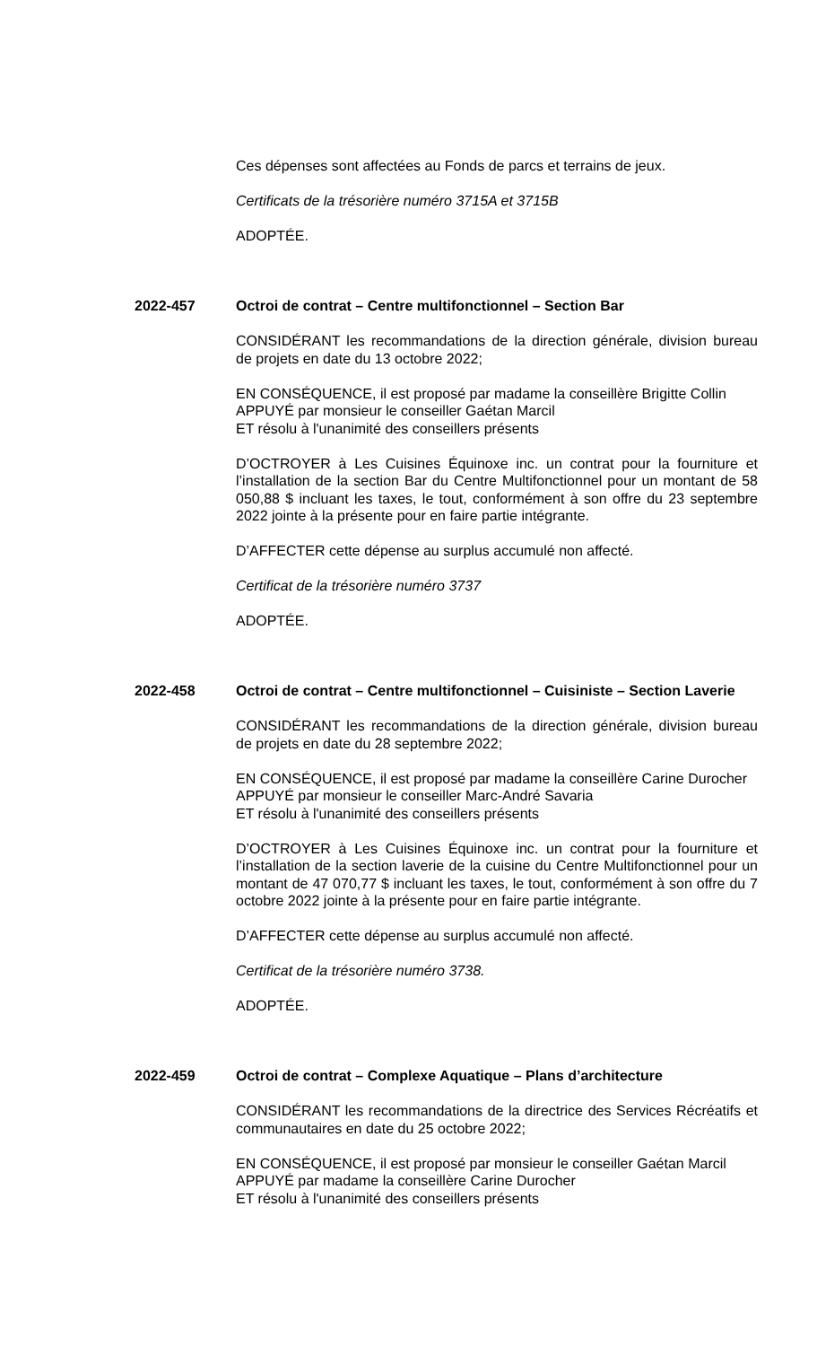Ces dépenses sont affectées au Fonds de parcs et terrains de jeux.
Certificats de la trésorière numéro 3715A et 3715B
ADOPTÉE.
2022-457 Octroi de contrat – Centre multifonctionnel – Section Bar
CONSIDÉRANT les recommandations de la direction générale, division bureau de projets en date du 13 octobre 2022;
EN CONSÉQUENCE, il est proposé par madame la conseillère Brigitte Collin
APPUYÉ par monsieur le conseiller Gaétan Marcil
ET résolu à l'unanimité des conseillers présents
D’OCTROYER à Les Cuisines Équinoxe inc. un contrat pour la fourniture et l’installation de la section Bar du Centre Multifonctionnel pour un montant de 58 050,88 $ incluant les taxes, le tout, conformément à son offre du 23 septembre 2022 jointe à la présente pour en faire partie intégrante.
D’AFFECTER cette dépense au surplus accumulé non affecté.
Certificat de la trésorière numéro 3737
ADOPTÉE.
2022-458 Octroi de contrat – Centre multifonctionnel – Cuisiniste – Section Laverie
CONSIDÉRANT les recommandations de la direction générale, division bureau de projets en date du 28 septembre 2022;
EN CONSÉQUENCE, il est proposé par madame la conseillère Carine Durocher
APPUYÉ par monsieur le conseiller Marc-André Savaria
ET résolu à l'unanimité des conseillers présents
D’OCTROYER à Les Cuisines Équinoxe inc. un contrat pour la fourniture et l’installation de la section laverie de la cuisine du Centre Multifonctionnel pour un montant de 47 070,77 $ incluant les taxes, le tout, conformément à son offre du 7 octobre 2022 jointe à la présente pour en faire partie intégrante.
D’AFFECTER cette dépense au surplus accumulé non affecté.
Certificat de la trésorière numéro 3738.
ADOPTÉE.
2022-459 Octroi de contrat – Complexe Aquatique – Plans d’architecture
CONSIDÉRANT les recommandations de la directrice des Services Récréatifs et communautaires en date du 25 octobre 2022;
EN CONSÉQUENCE, il est proposé par monsieur le conseiller Gaétan Marcil
APPUYÉ par madame la conseillère Carine Durocher
ET résolu à l'unanimité des conseillers présents